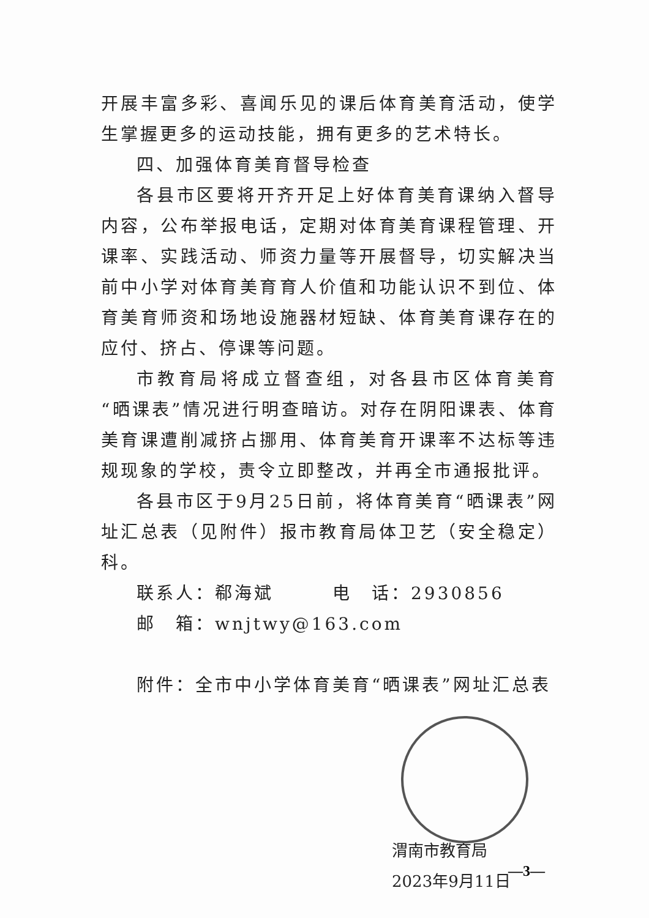开展丰富多彩、喜闻乐见的课后体育美育活动，使学生掌握更多的运动技能，拥有更多的艺术特长。
四、加强体育美育督导检查
各县市区要将开齐开足上好体育美育课纳入督导内容，公布举报电话，定期对体育美育课程管理、开课率、实践活动、师资力量等开展督导，切实解决当前中小学对体育美育育人价值和功能认识不到位、体育美育师资和场地设施器材短缺、体育美育课存在的应付、挤占、停课等问题。
市教育局将成立督查组，对各县市区体育美育“晒课表”情况进行明查暗访。对存在阴阳课表、体育美育课遭削减挤占挪用、体育美育开课率不达标等违规现象的学校，责令立即整改，并再全市通报批评。
各县市区于9月25日前，将体育美育“晒课表”网址汇总表（见附件）报市教育局体卫艺（安全稳定）科。
联系人：郗海斌　　　电　话：2930856
邮　箱：wnjtwy@163.com
附件：全市中小学体育美育“晒课表”网址汇总表
渭南市教育局
2023年9月11日
—3—